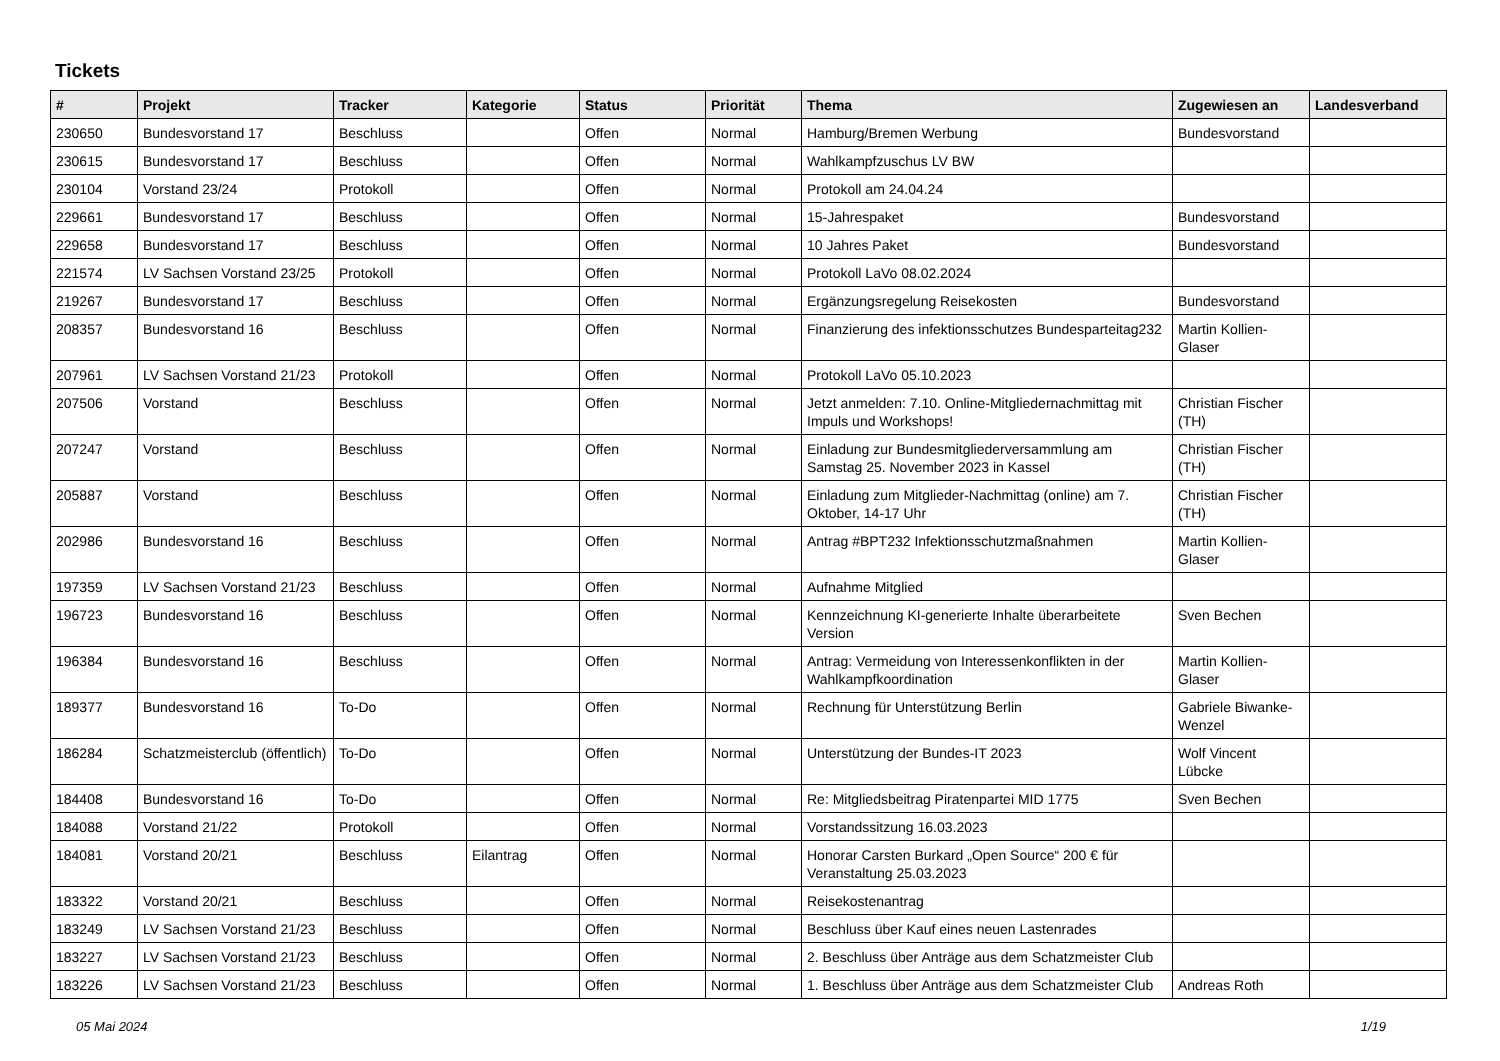Tickets
| # | Projekt | Tracker | Kategorie | Status | Priorität | Thema | Zugewiesen an | Landesverband |
| --- | --- | --- | --- | --- | --- | --- | --- | --- |
| 230650 | Bundesvorstand 17 | Beschluss | | Offen | Normal | Hamburg/Bremen Werbung | Bundesvorstand | |
| 230615 | Bundesvorstand 17 | Beschluss | | Offen | Normal | Wahlkampfzuschus LV BW | | |
| 230104 | Vorstand 23/24 | Protokoll | | Offen | Normal | Protokoll am 24.04.24 | | |
| 229661 | Bundesvorstand 17 | Beschluss | | Offen | Normal | 15-Jahrespaket | Bundesvorstand | |
| 229658 | Bundesvorstand 17 | Beschluss | | Offen | Normal | 10 Jahres Paket | Bundesvorstand | |
| 221574 | LV Sachsen Vorstand 23/25 | Protokoll | | Offen | Normal | Protokoll LaVo 08.02.2024 | | |
| 219267 | Bundesvorstand 17 | Beschluss | | Offen | Normal | Ergänzungsregelung Reisekosten | Bundesvorstand | |
| 208357 | Bundesvorstand 16 | Beschluss | | Offen | Normal | Finanzierung des infektionsschutzes Bundesparteitag232 | Martin Kollien-Glaser | |
| 207961 | LV Sachsen Vorstand 21/23 | Protokoll | | Offen | Normal | Protokoll LaVo 05.10.2023 | | |
| 207506 | Vorstand | Beschluss | | Offen | Normal | Jetzt anmelden: 7.10. Online-Mitgliedernachmittag mit Impuls und Workshops! | Christian Fischer (TH) | |
| 207247 | Vorstand | Beschluss | | Offen | Normal | Einladung zur Bundesmitgliederversammlung am Samstag 25. November 2023 in Kassel | Christian Fischer (TH) | |
| 205887 | Vorstand | Beschluss | | Offen | Normal | Einladung zum Mitglieder-Nachmittag (online) am 7. Oktober, 14-17 Uhr | Christian Fischer (TH) | |
| 202986 | Bundesvorstand 16 | Beschluss | | Offen | Normal | Antrag #BPT232 Infektionsschutzmaßnahmen | Martin Kollien-Glaser | |
| 197359 | LV Sachsen Vorstand 21/23 | Beschluss | | Offen | Normal | Aufnahme Mitglied | | |
| 196723 | Bundesvorstand 16 | Beschluss | | Offen | Normal | Kennzeichnung KI-generierte Inhalte überarbeitete Version | Sven Bechen | |
| 196384 | Bundesvorstand 16 | Beschluss | | Offen | Normal | Antrag: Vermeidung von Interessenkonflikten in der Wahlkampfkoordination | Martin Kollien-Glaser | |
| 189377 | Bundesvorstand 16 | To-Do | | Offen | Normal | Rechnung für Unterstützung Berlin | Gabriele Biwanke-Wenzel | |
| 186284 | Schatzmeisterclub (öffentlich) | To-Do | | Offen | Normal | Unterstützung der Bundes-IT 2023 | Wolf Vincent Lübcke | |
| 184408 | Bundesvorstand 16 | To-Do | | Offen | Normal | Re: Mitgliedsbeitrag Piratenpartei MID 1775 | Sven Bechen | |
| 184088 | Vorstand 21/22 | Protokoll | | Offen | Normal | Vorstandssitzung 16.03.2023 | | |
| 184081 | Vorstand 20/21 | Beschluss | Eilantrag | Offen | Normal | Honorar Carsten Burkard „Open Source“ 200 € für Veranstaltung 25.03.2023 | | |
| 183322 | Vorstand 20/21 | Beschluss | | Offen | Normal | Reisekostenantrag | | |
| 183249 | LV Sachsen Vorstand 21/23 | Beschluss | | Offen | Normal | Beschluss über Kauf eines neuen Lastenrades | | |
| 183227 | LV Sachsen Vorstand 21/23 | Beschluss | | Offen | Normal | 2. Beschluss über Anträge aus dem Schatzmeister Club | | |
| 183226 | LV Sachsen Vorstand 21/23 | Beschluss | | Offen | Normal | 1. Beschluss über Anträge aus dem Schatzmeister Club | Andreas Roth | |
05 Mai 2024 1/19